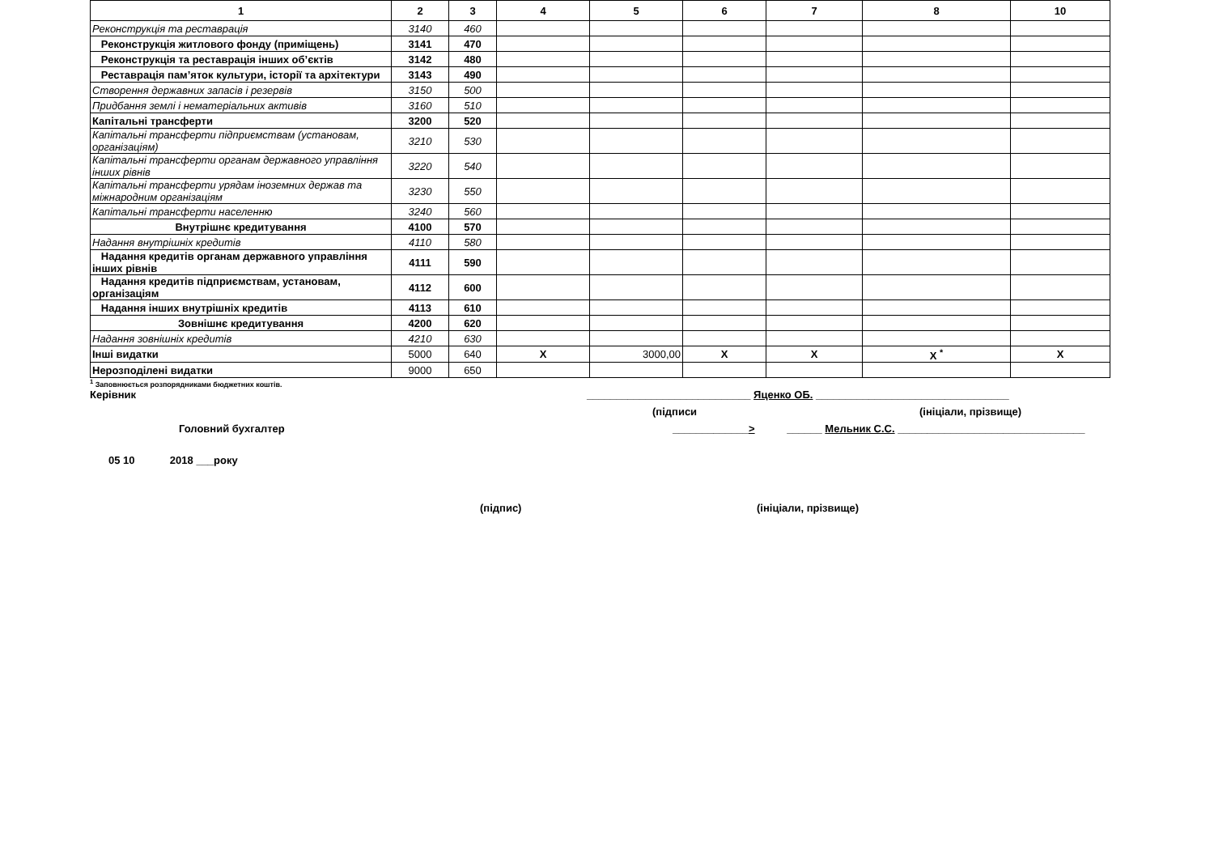| 1 | 2 | 3 | 4 | 5 | 6 | 7 | 8 | 10 |
| --- | --- | --- | --- | --- | --- | --- | --- | --- |
| Реконструкція та реставрація | 3140 | 460 | | | | | | |
| Реконструкція житлового фонду (приміщень) | 3141 | 470 | | | | | | |
| Реконструкція та реставрація інших об’єктів | 3142 | 480 | | | | | | |
| Реставрація пам’яток культури, історії та архітектури | 3143 | 490 | | | | | | |
| Створення державних запасів і резервів | 3150 | 500 | | | | | | |
| Придбання землі і нематеріальних активів | 3160 | 510 | | | | | | |
| Капітальні трансферти | 3200 | 520 | | | | | | |
| Капітальні трансферти підприємствам (установам, організаціям) | 3210 | 530 | | | | | | |
| Капітальні трансферти органам державного управління інших рівнів | 3220 | 540 | | | | | | |
| Капітальні трансферти урядам іноземних держав та міжнародним організаціям | 3230 | 550 | | | | | | |
| Капітальні трансферти населенню | 3240 | 560 | | | | | | |
| Внутрішнє кредитування | 4100 | 570 | | | | | | |
| Надання внутрішніх кредитів | 4110 | 580 | | | | | | |
| Надання кредитів органам державного управління інших рівнів | 4111 | 590 | | | | | | |
| Надання кредитів підприємствам, установам, організаціям | 4112 | 600 | | | | | | |
| Надання інших внутрішніх кредитів | 4113 | 610 | | | | | | |
| Зовнішнє кредитування | 4200 | 620 | | | | | | |
| Надання зовнішніх кредитів | 4210 | 630 | | | | | | |
| Інші видатки | 5000 | 640 | X | 3000,00 | X | X | X <sup>*</sup> | X |
| Нерозподілені видатки | 9000 | 650 | | | | | | |
<sup>1</sup> Заповнюється розпорядниками бюджетних коштів.
Керівник ____________________________ Яценко ОБ. _________________________________
(підписи (ініціали, прізвище)
Головний бухгалтер _____________> ______ Мельник С.С. ________________________________
05 10 2018 ___року
(підпис) (ініціали, прізвище)